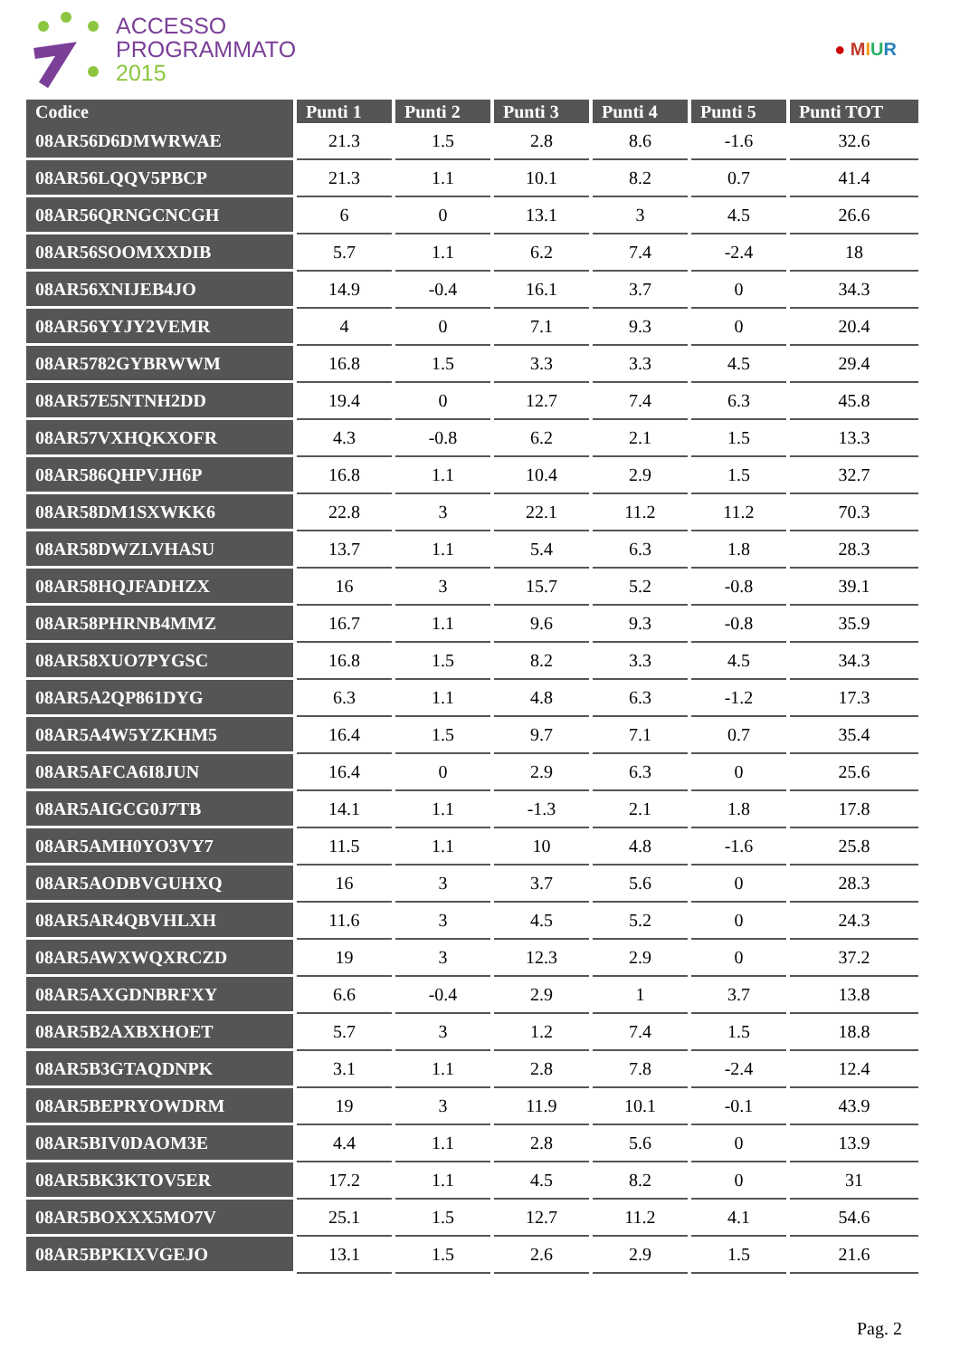ACCESSO
PROGRAMMATO
2015
● MIUR
| Codice | Punti 1 | Punti 2 | Punti 3 | Punti 4 | Punti 5 | Punti TOT |
| --- | --- | --- | --- | --- | --- | --- |
| 08AR56D6DMWRWAE | 21.3 | 1.5 | 2.8 | 8.6 | -1.6 | 32.6 |
| 08AR56LQQV5PBCP | 21.3 | 1.1 | 10.1 | 8.2 | 0.7 | 41.4 |
| 08AR56QRNGCNCGH | 6 | 0 | 13.1 | 3 | 4.5 | 26.6 |
| 08AR56SOOMXXDIB | 5.7 | 1.1 | 6.2 | 7.4 | -2.4 | 18 |
| 08AR56XNIJEB4JO | 14.9 | -0.4 | 16.1 | 3.7 | 0 | 34.3 |
| 08AR56YYJY2VEMR | 4 | 0 | 7.1 | 9.3 | 0 | 20.4 |
| 08AR5782GYBRWWM | 16.8 | 1.5 | 3.3 | 3.3 | 4.5 | 29.4 |
| 08AR57E5NTNH2DD | 19.4 | 0 | 12.7 | 7.4 | 6.3 | 45.8 |
| 08AR57VXHQKXOFR | 4.3 | -0.8 | 6.2 | 2.1 | 1.5 | 13.3 |
| 08AR586QHPVJH6P | 16.8 | 1.1 | 10.4 | 2.9 | 1.5 | 32.7 |
| 08AR58DM1SXWKK6 | 22.8 | 3 | 22.1 | 11.2 | 11.2 | 70.3 |
| 08AR58DWZLVHASU | 13.7 | 1.1 | 5.4 | 6.3 | 1.8 | 28.3 |
| 08AR58HQJFADHZX | 16 | 3 | 15.7 | 5.2 | -0.8 | 39.1 |
| 08AR58PHRNB4MMZ | 16.7 | 1.1 | 9.6 | 9.3 | -0.8 | 35.9 |
| 08AR58XUO7PYGSC | 16.8 | 1.5 | 8.2 | 3.3 | 4.5 | 34.3 |
| 08AR5A2QP861DYG | 6.3 | 1.1 | 4.8 | 6.3 | -1.2 | 17.3 |
| 08AR5A4W5YZKHM5 | 16.4 | 1.5 | 9.7 | 7.1 | 0.7 | 35.4 |
| 08AR5AFCA6I8JUN | 16.4 | 0 | 2.9 | 6.3 | 0 | 25.6 |
| 08AR5AIGCG0J7TB | 14.1 | 1.1 | -1.3 | 2.1 | 1.8 | 17.8 |
| 08AR5AMH0YO3VY7 | 11.5 | 1.1 | 10 | 4.8 | -1.6 | 25.8 |
| 08AR5AODBVGUHXQ | 16 | 3 | 3.7 | 5.6 | 0 | 28.3 |
| 08AR5AR4QBVHLXH | 11.6 | 3 | 4.5 | 5.2 | 0 | 24.3 |
| 08AR5AWXWQXRCZD | 19 | 3 | 12.3 | 2.9 | 0 | 37.2 |
| 08AR5AXGDNBRFXY | 6.6 | -0.4 | 2.9 | 1 | 3.7 | 13.8 |
| 08AR5B2AXBXHOET | 5.7 | 3 | 1.2 | 7.4 | 1.5 | 18.8 |
| 08AR5B3GTAQDNPK | 3.1 | 1.1 | 2.8 | 7.8 | -2.4 | 12.4 |
| 08AR5BEPRYOWDRM | 19 | 3 | 11.9 | 10.1 | -0.1 | 43.9 |
| 08AR5BIV0DAOM3E | 4.4 | 1.1 | 2.8 | 5.6 | 0 | 13.9 |
| 08AR5BK3KTOV5ER | 17.2 | 1.1 | 4.5 | 8.2 | 0 | 31 |
| 08AR5BOXXX5MO7V | 25.1 | 1.5 | 12.7 | 11.2 | 4.1 | 54.6 |
| 08AR5BPKIXVGEJO | 13.1 | 1.5 | 2.6 | 2.9 | 1.5 | 21.6 |
Pag. 2